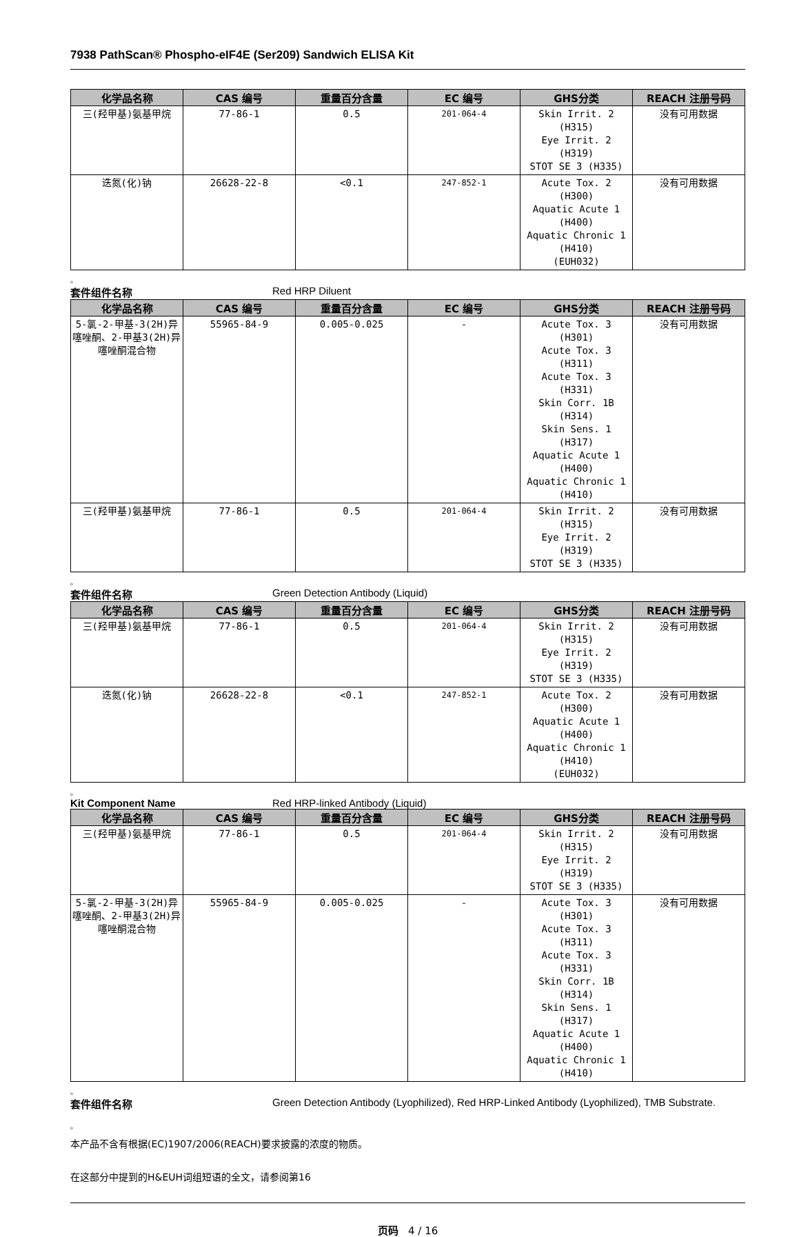7938 PathScan® Phospho-eIF4E (Ser209) Sandwich ELISA Kit
| 化学品名称 | CAS 编号 | 重量百分含量 | EC 编号 | GHS分类 | REACH 注册号码 |
| --- | --- | --- | --- | --- | --- |
| 三(羟甲基)氨基甲烷 | 77-86-1 | 0.5 | 201-064-4 | Skin Irrit. 2 (H315) Eye Irrit. 2 (H319) STOT SE 3 (H335) | 没有可用数据 |
| 迭氮(化)钠 | 26628-22-8 | <0.1 | 247-852-1 | Acute Tox. 2 (H300) Aquatic Acute 1 (H400) Aquatic Chronic 1 (H410) (EUH032) | 没有可用数据 |
。
套件组件名称 Red HRP Diluent
| 化学品名称 | CAS 编号 | 重量百分含量 | EC 编号 | GHS分类 | REACH 注册号码 |
| --- | --- | --- | --- | --- | --- |
| 5-氯-2-甲基-3(2H)异噻唑酮、2-甲基3(2H)异噻唑酮混合物 | 55965-84-9 | 0.005-0.025 | - | Acute Tox. 3 (H301) Acute Tox. 3 (H311) Acute Tox. 3 (H331) Skin Corr. 1B (H314) Skin Sens. 1 (H317) Aquatic Acute 1 (H400) Aquatic Chronic 1 (H410) | 没有可用数据 |
| 三(羟甲基)氨基甲烷 | 77-86-1 | 0.5 | 201-064-4 | Skin Irrit. 2 (H315) Eye Irrit. 2 (H319) STOT SE 3 (H335) | 没有可用数据 |
。
套件组件名称 Green Detection Antibody (Liquid)
| 化学品名称 | CAS 编号 | 重量百分含量 | EC 编号 | GHS分类 | REACH 注册号码 |
| --- | --- | --- | --- | --- | --- |
| 三(羟甲基)氨基甲烷 | 77-86-1 | 0.5 | 201-064-4 | Skin Irrit. 2 (H315) Eye Irrit. 2 (H319) STOT SE 3 (H335) | 没有可用数据 |
| 迭氮(化)钠 | 26628-22-8 | <0.1 | 247-852-1 | Acute Tox. 2 (H300) Aquatic Acute 1 (H400) Aquatic Chronic 1 (H410) (EUH032) | 没有可用数据 |
。
Kit Component Name Red HRP-linked Antibody (Liquid)
| 化学品名称 | CAS 编号 | 重量百分含量 | EC 编号 | GHS分类 | REACH 注册号码 |
| --- | --- | --- | --- | --- | --- |
| 三(羟甲基)氨基甲烷 | 77-86-1 | 0.5 | 201-064-4 | Skin Irrit. 2 (H315) Eye Irrit. 2 (H319) STOT SE 3 (H335) | 没有可用数据 |
| 5-氯-2-甲基-3(2H)异噻唑酮、2-甲基3(2H)异噻唑酮混合物 | 55965-84-9 | 0.005-0.025 | - | Acute Tox. 3 (H301) Acute Tox. 3 (H311) Acute Tox. 3 (H331) Skin Corr. 1B (H314) Skin Sens. 1 (H317) Aquatic Acute 1 (H400) Aquatic Chronic 1 (H410) | 没有可用数据 |
。
套件组件名称 Green Detection Antibody (Lyophilized), Red HRP-Linked Antibody (Lyophilized), TMB Substrate.
。
本产品不含有根据(EC)1907/2006(REACH)要求披露的浓度的物质。
在这部分中提到的H&EUH词组短语的全文，请参阅第16
页码 4 / 16